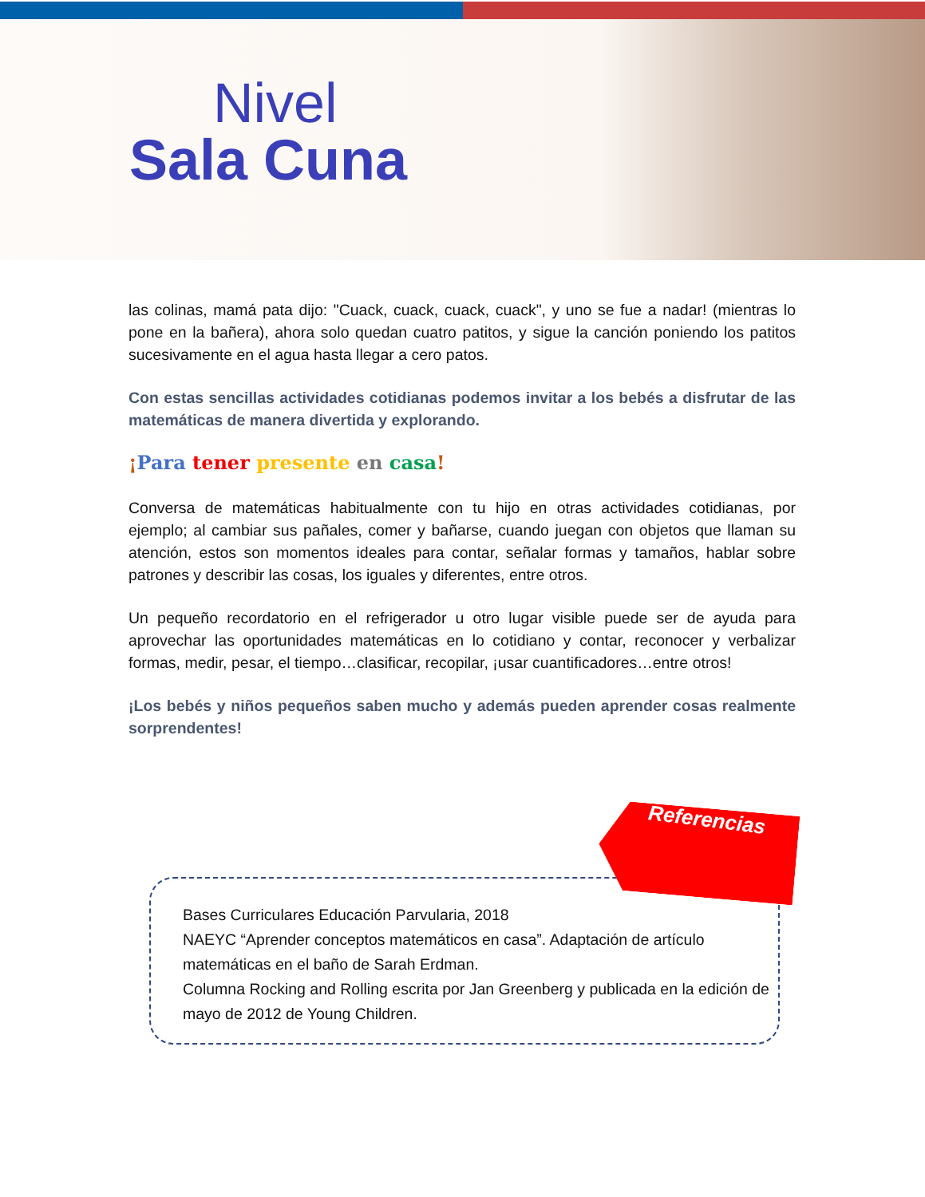Nivel
Sala Cuna
las colinas, mamá pata dijo: "Cuack, cuack, cuack, cuack", y uno se fue a nadar! (mientras lo pone en la bañera), ahora solo quedan cuatro patitos, y sigue la canción poniendo los patitos sucesivamente en el agua hasta llegar a cero patos.
Con estas sencillas actividades cotidianas podemos invitar a los bebés a disfrutar de las matemáticas de manera divertida y explorando.
¡Para tener presente en casa!
Conversa de matemáticas habitualmente con tu hijo en otras actividades cotidianas, por ejemplo; al cambiar sus pañales, comer y bañarse, cuando juegan con objetos que llaman su atención, estos son momentos ideales para contar, señalar formas y tamaños, hablar sobre patrones y describir las cosas, los iguales y diferentes, entre otros.
Un pequeño recordatorio en el refrigerador u otro lugar visible puede ser de ayuda para aprovechar las oportunidades matemáticas en lo cotidiano y contar, reconocer y verbalizar formas, medir, pesar, el tiempo…clasificar, recopilar, ¡usar cuantificadores…entre otros!
¡Los bebés y niños pequeños saben mucho y además pueden aprender cosas realmente sorprendentes!
Bases Curriculares Educación Parvularia, 2018
NAEYC “Aprender conceptos matemáticos en casa”. Adaptación de artículo matemáticas en el baño de Sarah Erdman.
Columna Rocking and Rolling escrita por Jan Greenberg y publicada en la edición de mayo de 2012 de Young Children.
Referencias